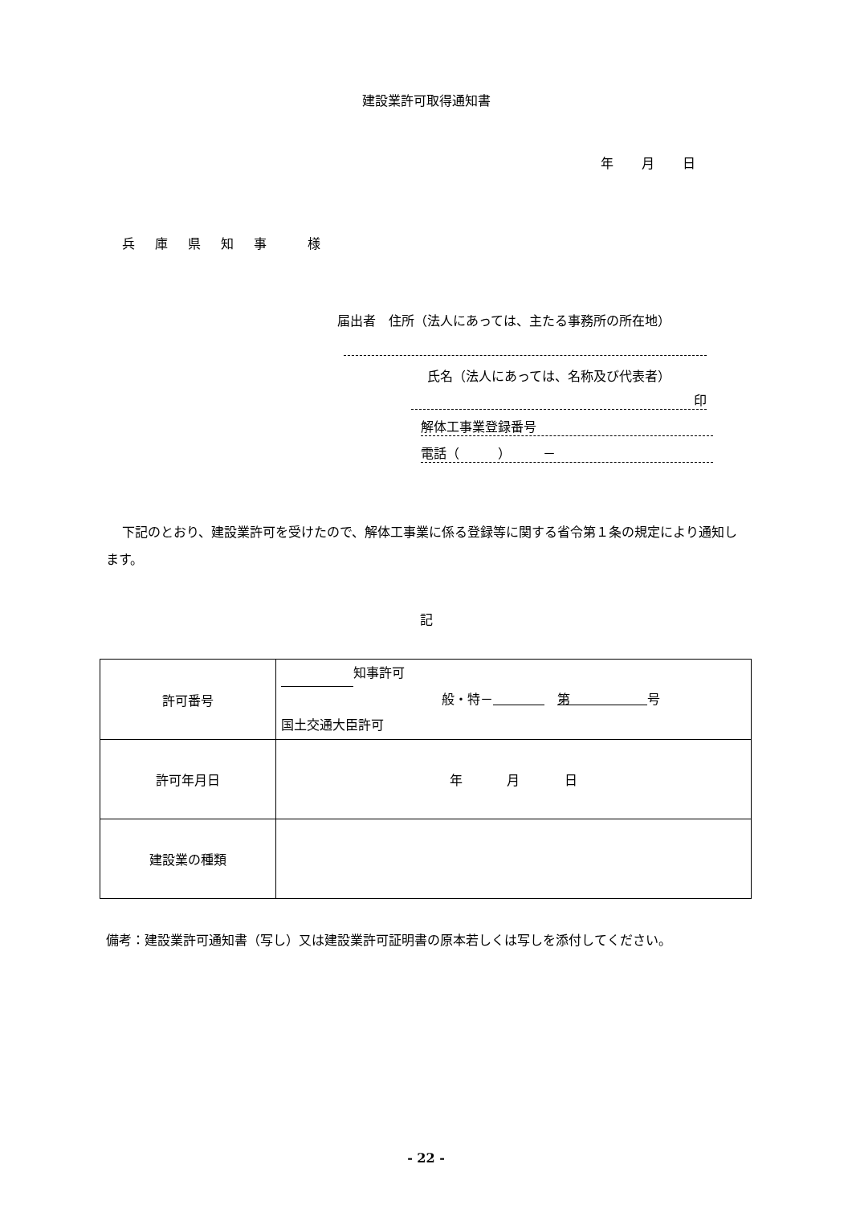建設業許可取得通知書
年 月 日
兵 庫 県 知 事 　様
届出者　住所（法人にあっては、主たる事務所の所在地）
氏名（法人にあっては、名称及び代表者）
印
解体工事業登録番号
電話（　　　）　　　－
下記のとおり、建設業許可を受けたので、解体工事業に係る登録等に関する省令第１条の規定により通知します。
記
| 許可番号 | 知事許可 般・特－ 第 号 国土交通大臣許可 |
| 許可年月日 | 年 月 日 |
| 建設業の種類 | |
備考：建設業許可通知書（写し）又は建設業許可証明書の原本若しくは写しを添付してください。
- 22 -